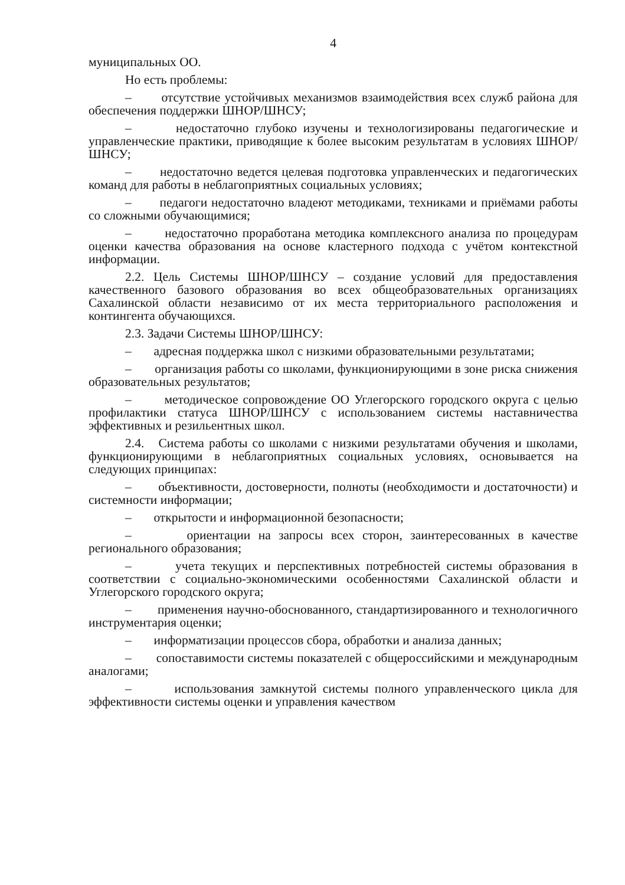4
муниципальных ОО.
Но есть проблемы:
– отсутствие устойчивых механизмов взаимодействия всех служб района для обеспечения поддержки ШНОР/ШНСУ;
– недостаточно глубоко изучены и технологизированы педагогические и управленческие практики, приводящие к более высоким результатам в условиях ШНОР/ШНСУ;
– недостаточно ведется целевая подготовка управленческих и педагогических команд для работы в неблагоприятных социальных условиях;
– педагоги недостаточно владеют методиками, техниками и приёмами работы со сложными обучающимися;
– недостаточно проработана методика комплексного анализа по процедурам оценки качества образования на основе кластерного подхода с учётом контекстной информации.
2.2. Цель Системы ШНОР/ШНСУ – создание условий для предоставления качественного базового образования во всех общеобразовательных организациях Сахалинской области независимо от их места территориального расположения и контингента обучающихся.
2.3. Задачи Системы ШНОР/ШНСУ:
– адресная поддержка школ с низкими образовательными результатами;
– организация работы со школами, функционирующими в зоне риска снижения образовательных результатов;
– методическое сопровождение ОО Углегорского городского округа с целью профилактики статуса ШНОР/ШНСУ с использованием системы наставничества эффективных и резильентных школ.
2.4. Система работы со школами с низкими результатами обучения и школами, функционирующими в неблагоприятных социальных условиях, основывается на следующих принципах:
– объективности, достоверности, полноты (необходимости и достаточности) и системности информации;
– открытости и информационной безопасности;
– ориентации на запросы всех сторон, заинтересованных в качестве регионального образования;
– учета текущих и перспективных потребностей системы образования в соответствии с социально-экономическими особенностями Сахалинской области и Углегорского городского округа;
– применения научно-обоснованного, стандартизированного и технологичного инструментария оценки;
– информатизации процессов сбора, обработки и анализа данных;
– сопоставимости системы показателей с общероссийскими и международным аналогами;
– использования замкнутой системы полного управленческого цикла для эффективности системы оценки и управления качеством